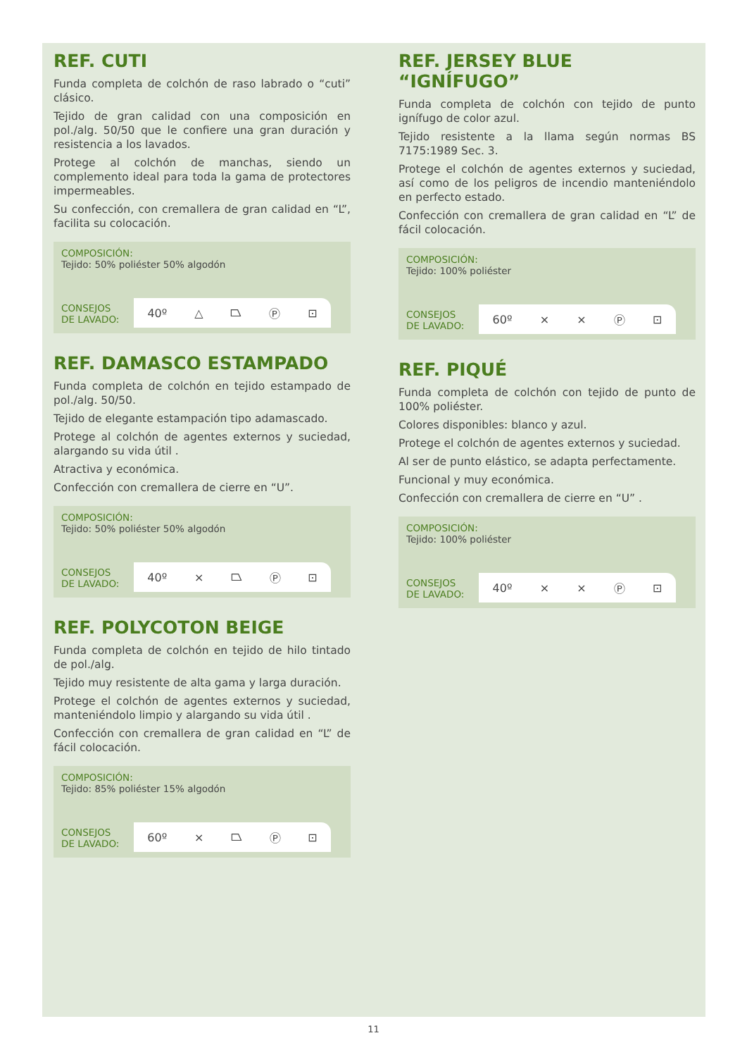REF. CUTI
Funda completa de colchón de raso labrado o “cuti” clásico.
Tejido de gran calidad con una composición en pol./alg. 50/50 que le confiere una gran duración y resistencia a los lavados.
Protege al colchón de manchas, siendo un complemento ideal para toda la gama de protectores impermeables.
Su confección, con cremallera de gran calidad en “L”, facilita su colocación.
COMPOSICIÓN:
Tejido: 50% poliéster 50% algodón
CONSEJOS
DE LAVADO:
40º △ ⏢ Ⓟ ⊡
REF. DAMASCO ESTAMPADO
Funda completa de colchón en tejido estampado de pol./alg. 50/50.
Tejido de elegante estampación tipo adamascado.
Protege al colchón de agentes externos y suciedad, alargando su vida útil .
Atractiva y económica.
Confección con cremallera de cierre en “U”.
COMPOSICIÓN:
Tejido: 50% poliéster 50% algodón
CONSEJOS
DE LAVADO:
40º ⨯ ⏢ Ⓟ ⊡
REF. POLYCOTON BEIGE
Funda completa de colchón en tejido de hilo tintado de pol./alg.
Tejido muy resistente de alta gama y larga duración.
Protege el colchón de agentes externos y suciedad, manteniéndolo limpio y alargando su vida útil .
Confección con cremallera de gran calidad en “L” de fácil colocación.
COMPOSICIÓN:
Tejido: 85% poliéster 15% algodón
CONSEJOS
DE LAVADO:
60º ⨯ ⏢ Ⓟ ⊡
REF. JERSEY BLUE “IGNÍFUGO”
Funda completa de colchón con tejido de punto ignífugo de color azul.
Tejido resistente a la llama según normas BS 7175:1989 Sec. 3.
Protege el colchón de agentes externos y suciedad, así como de los peligros de incendio manteniéndolo en perfecto estado.
Confección con cremallera de gran calidad en “L” de fácil colocación.
COMPOSICIÓN:
Tejido: 100% poliéster
CONSEJOS
DE LAVADO:
60º ⨯ ⨯ Ⓟ ⊡
REF. PIQUÉ
Funda completa de colchón con tejido de punto de 100% poliéster.
Colores disponibles: blanco y azul.
Protege el colchón de agentes externos y suciedad.
Al ser de punto elástico, se adapta perfectamente.
Funcional y muy económica.
Confección con cremallera de cierre en “U” .
COMPOSICIÓN:
Tejido: 100% poliéster
CONSEJOS
DE LAVADO:
40º ⨯ ⨯ Ⓟ ⊡
11